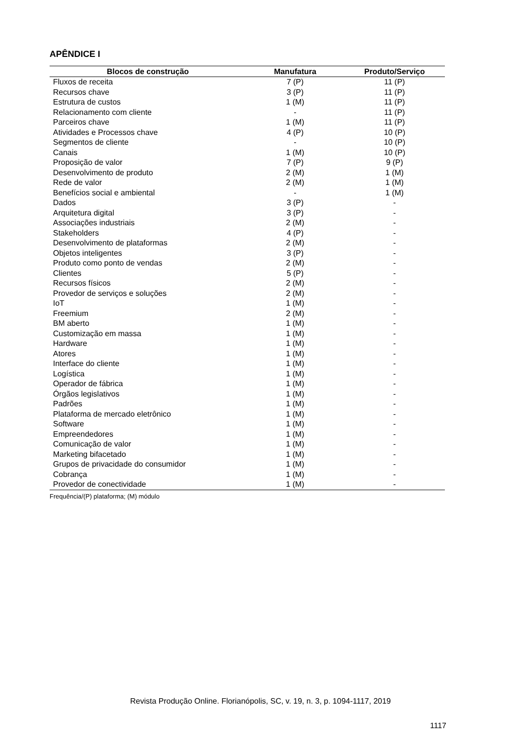APÊNDICE I
| Blocos de construção | Manufatura | Produto/Serviço |
| --- | --- | --- |
| Fluxos de receita | 7 (P) | 11 (P) |
| Recursos chave | 3 (P) | 11 (P) |
| Estrutura de custos | 1 (M) | 11 (P) |
| Relacionamento com cliente | - | 11 (P) |
| Parceiros chave | 1 (M) | 11 (P) |
| Atividades e Processos chave | 4 (P) | 10 (P) |
| Segmentos de cliente | - | 10 (P) |
| Canais | 1 (M) | 10 (P) |
| Proposição de valor | 7 (P) | 9 (P) |
| Desenvolvimento de produto | 2 (M) | 1 (M) |
| Rede de valor | 2 (M) | 1 (M) |
| Benefícios social e ambiental | - | 1 (M) |
| Dados | 3 (P) | - |
| Arquitetura digital | 3 (P) | - |
| Associações industriais | 2 (M) | - |
| Stakeholders | 4 (P) | - |
| Desenvolvimento de plataformas | 2 (M) | - |
| Objetos inteligentes | 3 (P) | - |
| Produto como ponto de vendas | 2 (M) | - |
| Clientes | 5 (P) | - |
| Recursos físicos | 2 (M) | - |
| Provedor de serviços e soluções | 2 (M) | - |
| IoT | 1 (M) | - |
| Freemium | 2 (M) | - |
| BM aberto | 1 (M) | - |
| Customização em massa | 1 (M) | - |
| Hardware | 1 (M) | - |
| Atores | 1 (M) | - |
| Interface do cliente | 1 (M) | - |
| Logística | 1 (M) | - |
| Operador de fábrica | 1 (M) | - |
| Órgãos legislativos | 1 (M) | - |
| Padrões | 1 (M) | - |
| Plataforma de mercado eletrônico | 1 (M) | - |
| Software | 1 (M) | - |
| Empreendedores | 1 (M) | - |
| Comunicação de valor | 1 (M) | - |
| Marketing bifacetado | 1 (M) | - |
| Grupos de privacidade do consumidor | 1 (M) | - |
| Cobrança | 1 (M) | - |
| Provedor de conectividade | 1 (M) | - |
Frequência/(P) plataforma; (M) módulo
Revista Produção Online. Florianópolis, SC, v. 19, n. 3, p. 1094-1117, 2019
1117